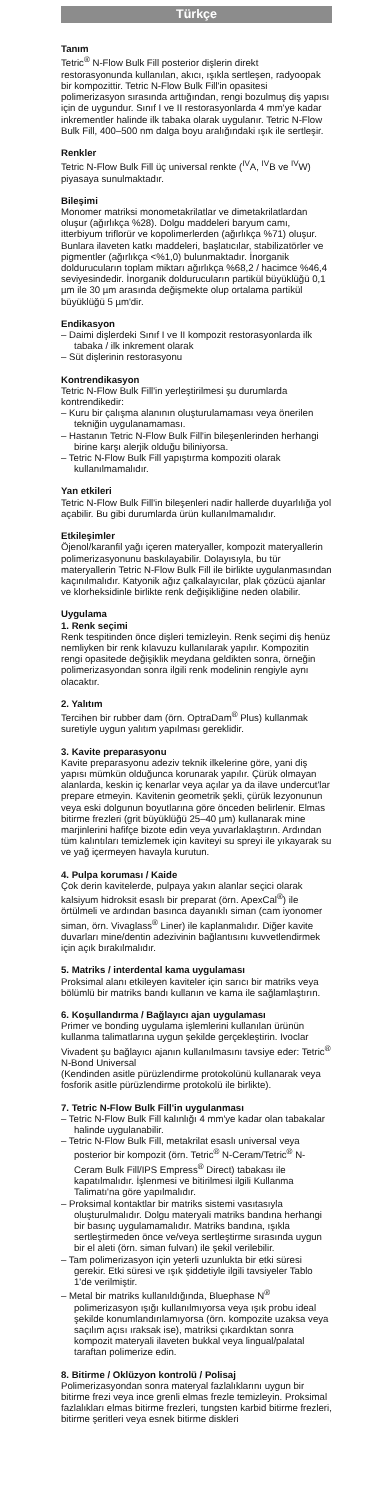Türkçe
Tanım
Tetric<sup>®</sup> N-Flow Bulk Fill posterior dişlerin direkt restorasyonunda kullanılan, akıcı, ışıkla sertleşen, radyoopak bir kompozittir. Tetric N-Flow Bulk Fill'in opasitesi polimerizasyon sırasında arttığından, rengi bozulmuş diş yapısı için de uygundur. Sınıf I ve II restorasyonlarda 4 mm'ye kadar inkrementler halinde ilk tabaka olarak uygulanır. Tetric N-Flow Bulk Fill, 400–500 nm dalga boyu aralığındaki ışık ile sertleşir.
Renkler
Tetric N-Flow Bulk Fill üç universal renkte (<sup>IV</sup>A, <sup>IV</sup>B ve <sup>IV</sup>W) piyasaya sunulmaktadır.
Bileşimi
Monomer matriksi monometakrilatlar ve dimetakrilatlardan oluşur (ağırlıkça %28). Dolgu maddeleri baryum camı, itterbiyum triflorür ve kopolimerlerden (ağırlıkça %71) oluşur. Bunlara ilaveten katkı maddeleri, başlatıcılar, stabilizatörler ve pigmentler (ağırlıkça <%1,0) bulunmaktadır. İnorganik doldurucuların toplam miktarı ağırlıkça %68,2 / hacimce %46,4 seviyesindedir. İnorganik doldurucuların partikül büyüklüğü 0,1 µm ile 30 µm arasında değişmekte olup ortalama partikül büyüklüğü 5 µm'dir.
Endikasyon
– Daimi dişlerdeki Sınıf I ve II kompozit restorasyonlarda ilk tabaka / ilk inkrement olarak
– Süt dişlerinin restorasyonu
Kontrendikasyon
Tetric N-Flow Bulk Fill'in yerleştirilmesi şu durumlarda kontrendikedir:
– Kuru bir çalışma alanının oluşturulamaması veya önerilen tekniğin uygulanamaması.
– Hastanın Tetric N-Flow Bulk Fill'in bileşenlerinden herhangi birine karşı alerjik olduğu biliniyorsa.
– Tetric N-Flow Bulk Fill yapıştırma kompoziti olarak kullanılmamalıdır.
Yan etkileri
Tetric N-Flow Bulk Fill'in bileşenleri nadir hallerde duyarlılığa yol açabilir. Bu gibi durumlarda ürün kullanılmamalıdır.
Etkileşimler
Öjenol/karanfil yağı içeren materyaller, kompozit materyallerin polimerizasyonunu baskılayabilir. Dolayısıyla, bu tür materyallerin Tetric N-Flow Bulk Fill ile birlikte uygulanmasından kaçınılmalıdır. Katyonik ağız çalkalayıcılar, plak çözücü ajanlar ve klorheksidinle birlikte renk değişikliğine neden olabilir.
Uygulama
1. Renk seçimi
Renk tespitinden önce dişleri temizleyin. Renk seçimi diş henüz nemliyken bir renk kılavuzu kullanılarak yapılır. Kompozitin rengi opasitede değişiklik meydana geldikten sonra, örneğin polimerizasyondan sonra ilgili renk modelinin rengiyle aynı olacaktır.
2. Yalıtım
Tercihen bir rubber dam (örn. OptraDam<sup>®</sup> Plus) kullanmak suretiyle uygun yalıtım yapılması gereklidir.
3. Kavite preparasyonu
Kavite preparasyonu adeziv teknik ilkelerine göre, yani diş yapısı mümkün olduğunca korunarak yapılır. Çürük olmayan alanlarda, keskin iç kenarlar veya açılar ya da ilave undercut'lar prepare etmeyin. Kavitenin geometrik şekli, çürük lezyonunun veya eski dolgunun boyutlarına göre önceden belirlenir. Elmas bitirme frezleri (grit büyüklüğü 25–40 µm) kullanarak mine marjinlerini hafifçe bizote edin veya yuvarlaklaştırın. Ardından tüm kalıntıları temizlemek için kaviteyi su spreyi ile yıkayarak su ve yağ içermeyen havayla kurutun.
4. Pulpa koruması / Kaide
Çok derin kavitelerde, pulpaya yakın alanlar seçici olarak kalsiyum hidroksit esaslı bir preparat (örn. ApexCal<sup>®</sup>) ile örtülmeli ve ardından basınca dayanıklı siman (cam iyonomer siman, örn. Vivaglass<sup>®</sup> Liner) ile kaplanmalıdır. Diğer kavite duvarları mine/dentin adezivinin bağlantısını kuvvetlendirmek için açık bırakılmalıdır.
5. Matriks / interdental kama uygulaması
Proksimal alanı etkileyen kaviteler için sarıcı bir matriks veya bölümlü bir matriks bandı kullanın ve kama ile sağlamlaştırın.
6. Koşullandırma / Bağlayıcı ajan uygulaması
Primer ve bonding uygulama işlemlerini kullanılan ürünün kullanma talimatlarına uygun şekilde gerçekleştirin. Ivoclar Vivadent şu bağlayıcı ajanın kullanılmasını tavsiye eder: Tetric<sup>®</sup> N-Bond Universal
(Kendinden asitle pürüzlendirme protokolünü kullanarak veya fosforik asitle pürüzlendirme protokolü ile birlikte).
7. Tetric N-Flow Bulk Fill'in uygulanması
– Tetric N-Flow Bulk Fill kalınlığı 4 mm'ye kadar olan tabakalar halinde uygulanabilir.
– Tetric N-Flow Bulk Fill, metakrilat esaslı universal veya posterior bir kompozit (örn. Tetric<sup>®</sup> N-Ceram/Tetric<sup>®</sup> N-Ceram Bulk Fill/IPS Empress<sup>®</sup> Direct) tabakası ile kapatılmalıdır. İşlenmesi ve bitirilmesi ilgili Kullanma Talimatı'na göre yapılmalıdır.
– Proksimal kontaktlar bir matriks sistemi vasıtasıyla oluşturulmalıdır. Dolgu materyali matriks bandına herhangi bir basınç uygulamamalıdır. Matriks bandına, ışıkla sertleştirmeden önce ve/veya sertleştirme sırasında uygun bir el aleti (örn. siman fulvarı) ile şekil verilebilir.
– Tam polimerizasyon için yeterli uzunlukta bir etki süresi gerekir. Etki süresi ve ışık şiddetiyle ilgili tavsiyeler Tablo 1'de verilmiştir.
– Metal bir matriks kullanıldığında, Bluephase N<sup>®</sup> polimerizasyon ışığı kullanılmıyorsa veya ışık probu ideal şekilde konumlandırılamıyorsa (örn. kompozite uzaksa veya saçılım açısı ıraksak ise), matriksi çıkardıktan sonra kompozit materyali ilaveten bukkal veya lingual/palatal taraftan polimerize edin.
8. Bitirme / Oklüzyon kontrolü / Polisaj
Polimerizasyondan sonra materyal fazlalıklarını uygun bir bitirme frezi veya ince grenli elmas frezle temizleyin. Proksimal fazlalıkları elmas bitirme frezleri, tungsten karbid bitirme frezleri, bitirme şeritleri veya esnek bitirme diskleri